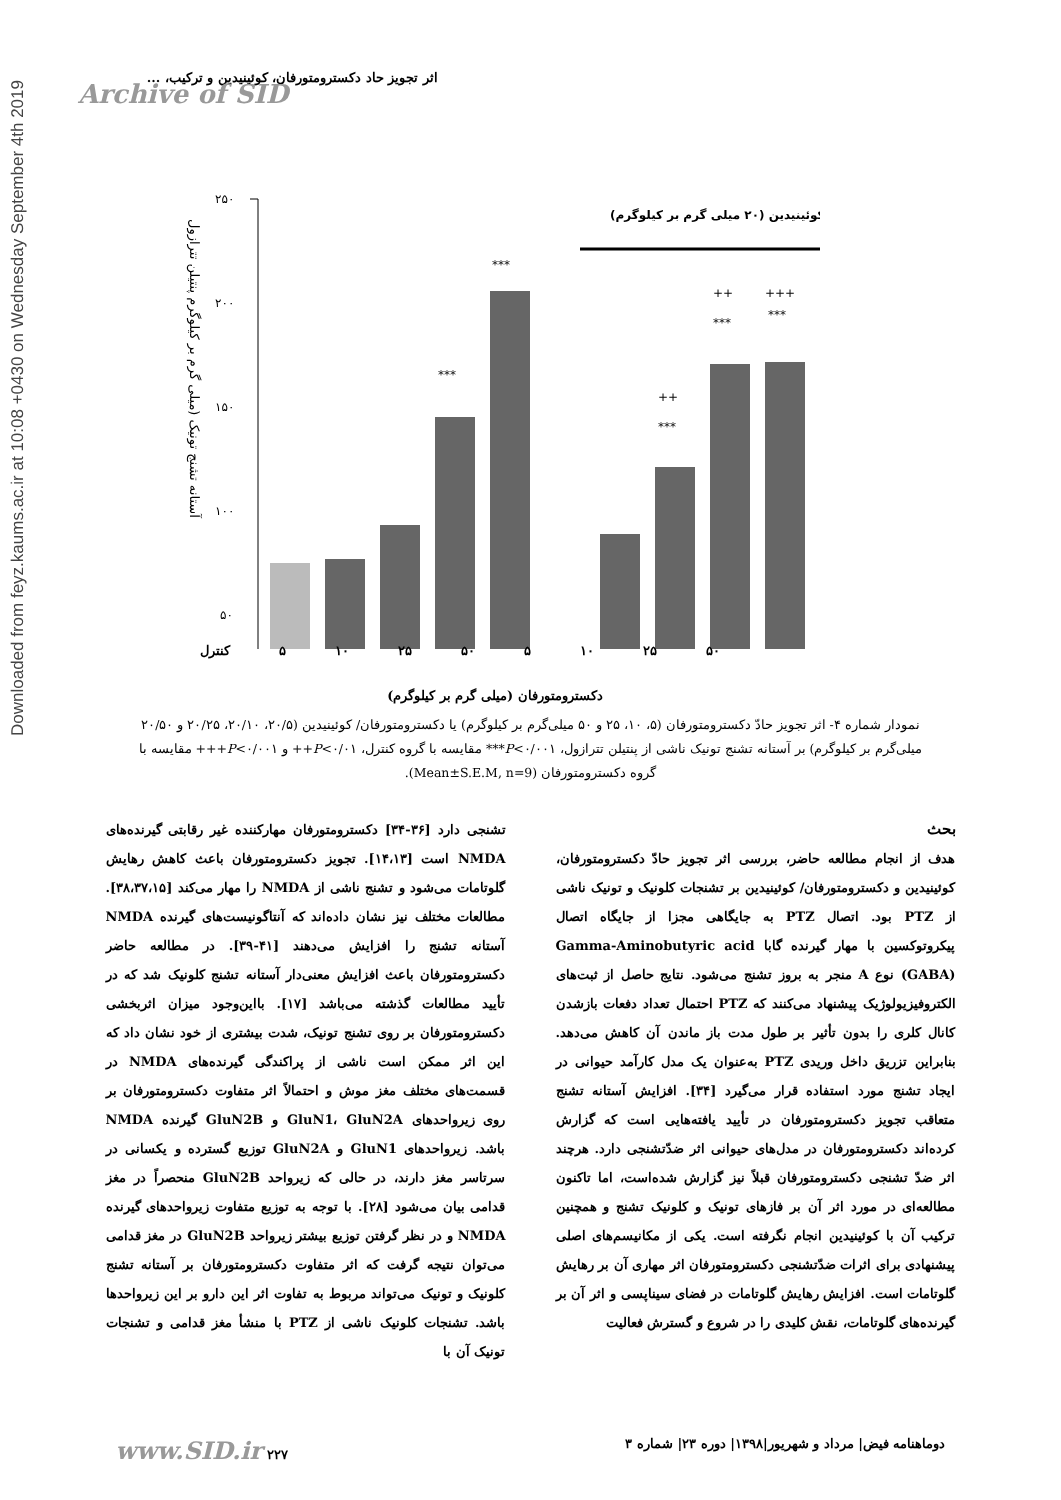Downloaded from feyz.kaums.ac.ir at 10:08 +0430 on Wednesday September 4th 2019
اثر تجویز حاد دکسترومتورفان، کوئینیدین و ترکیب، ...
Archive of SID
آستانه تشنج تونیک (میلی گرم بر کیلوگرم پنتیلن تترازول
۲۵۰
۲۰۰
۱۵۰
۱۰۰
۵۰
***
***
++
***
++
***
+++
***
کوئینیدین (۲۰ میلی گرم بر کیلوگرم)
کنترل ۵ ۱۰ ۲۵ ۵۰ ۵ ۱۰ ۲۵ ۵۰
دکسترومتورفان (میلی گرم بر کیلوگرم)
نمودار شماره ۴- اثر تجویز حادّ دکسترومتورفان (۵، ۱۰، ۲۵ و ۵۰ میلی‌گرم بر کیلوگرم) یا دکسترومتورفان/ کوئینیدین (۲۰/۵، ۲۰/۱۰، ۲۰/۲۵ و ۲۰/۵۰ میلی‌گرم بر کیلوگرم) بر آستانه تشنج تونیک ناشی از پنتیلن تترازول، P<۰/۰۰۱*** مقایسه با گروه کنترل، P<۰/۰۱++ و P<۰/۰۰۱+++ مقایسه با گروه دکسترومتورفان (Mean±S.E.M, n=9).
بحث
هدف از انجام مطالعه حاضر، بررسی اثر تجویز حادّ دکسترومتورفان، کوئینیدین و دکسترومتورفان/ کوئینیدین بر تشنجات کلونیک و تونیک ناشی از PTZ بود. اتصال PTZ به جایگاهی مجزا از جایگاه اتصال پیکروتوکسین با مهار گیرنده گابا Gamma-Aminobutyric acid (GABA) نوع A منجر به بروز تشنج می‌شود. نتایج حاصل از ثبت‌های الکتروفیزیولوژیک پیشنهاد می‌کنند که PTZ احتمال تعداد دفعات بازشدن کانال کلری را بدون تأثیر بر طول مدت باز ماندن آن کاهش می‌دهد. بنابراین تزریق داخل وریدی PTZ به‌عنوان یک مدل کارآمد حیوانی در ایجاد تشنج مورد استفاده قرار می‌گیرد [۳۴]. افزایش آستانه تشنج متعاقب تجویز دکسترومتورفان در تأیید یافته‌هایی است که گزارش کرده‌اند دکسترومتورفان در مدل‌های حیوانی اثر ضدّتشنجی دارد. هرچند اثر ضدّ تشنجی دکسترومتورفان قبلاً نیز گزارش شده‌است، اما تاکنون مطالعه‌ای در مورد اثر آن بر فازهای تونیک و کلونیک تشنج و همچنین ترکیب آن با کوئینیدین انجام نگرفته است. یکی از مکانیسم‌های اصلی پیشنهادی برای اثرات ضدّتشنجی دکسترومتورفان اثر مهاری آن بر رهایش گلوتامات است. افزایش رهایش گلوتامات در فضای سیناپسی و اثر آن بر گیرنده‌های گلوتامات، نقش کلیدی را در شروع و گسترش فعالیت
تشنجی دارد [۳۶-۳۴] دکسترومتورفان مهارکننده غیر رقابتی گیرنده‌های NMDA است [۱۴،۱۳]. تجویز دکسترومتورفان باعث کاهش رهایش گلوتامات می‌شود و تشنج ناشی از NMDA را مهار می‌کند [۳۸،۳۷،۱۵]. مطالعات مختلف نیز نشان داده‌اند که آنتاگونیست‌های گیرنده NMDA آستانه تشنج را افزایش می‌دهند [۴۱-۳۹]. در مطالعه حاضر دکسترومتورفان باعث افزایش معنی‌دار آستانه تشنج کلونیک شد که در تأیید مطالعات گذشته می‌باشد [۱۷]. بااین‌وجود میزان اثربخشی دکسترومتورفان بر روی تشنج تونیک، شدت بیشتری از خود نشان داد که این اثر ممکن است ناشی از پراکندگی گیرنده‌های NMDA در قسمت‌های مختلف مغز موش و احتمالاً اثر متفاوت دکسترومتورفان بر روی زیرواحدهای GluN1، GluN2A و GluN2B گیرنده NMDA باشد. زیرواحدهای GluN1 و GluN2A توزیع گسترده و یکسانی در سرتاسر مغز دارند، در حالی که زیرواحد GluN2B منحصراً در مغز قدامی بیان می‌شود [۲۸]. با توجه به توزیع متفاوت زیرواحدهای گیرنده NMDA و در نظر گرفتن توزیع بیشتر زیرواحد GluN2B در مغز قدامی می‌توان نتیجه گرفت که اثر متفاوت دکسترومتورفان بر آستانه تشنج کلونیک و تونیک می‌تواند مربوط به تفاوت اثر این دارو بر این زیرواحدها باشد. تشنجات کلونیک ناشی از PTZ با منشأ مغز قدامی و تشنجات تونیک آن با
دوماهنامه فیض| مرداد و شهریور|۱۳۹۸| دوره ۲۳| شماره ۳ www.SID.ir ۲۲۷